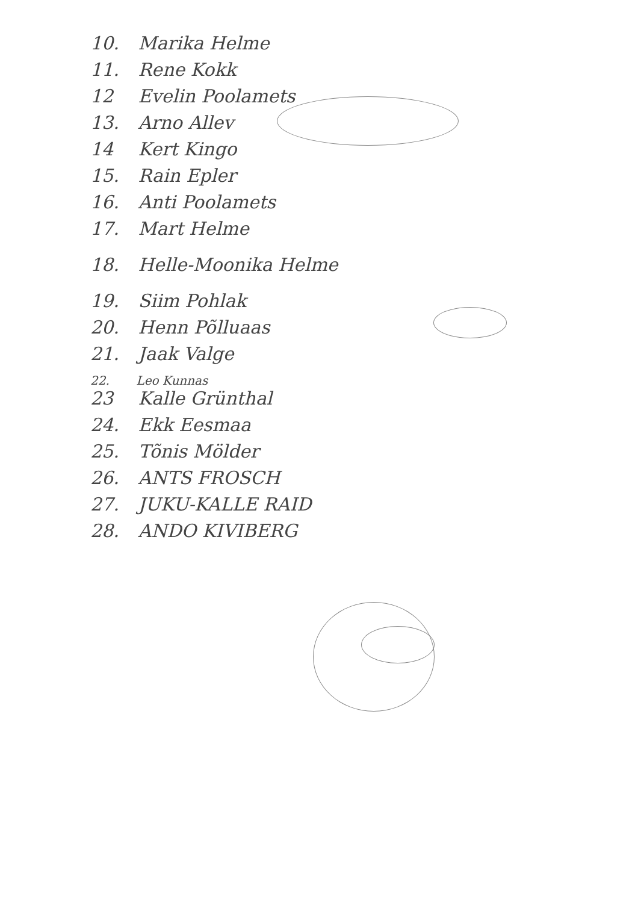10. Marika Helme
11. Rene Kokk
12 Evelin Poolamets
13. Arno Allev
14 Kert Kingo
15. Rain Epler
16. Anti Poolamets
17. Mart Helme
18. Helle-Moonika Helme
19. Siim Pohlak
20. Henn Põlluaas
21. Jaak Valge
22. Leo Kunnas
23 Kalle Grünthal
24. Ekk Eesmaa
25. Tõnis Mölder
26. ANTS FROSCH
27. JUKU-KALLE RAID
28. ANDO KIVIBERG